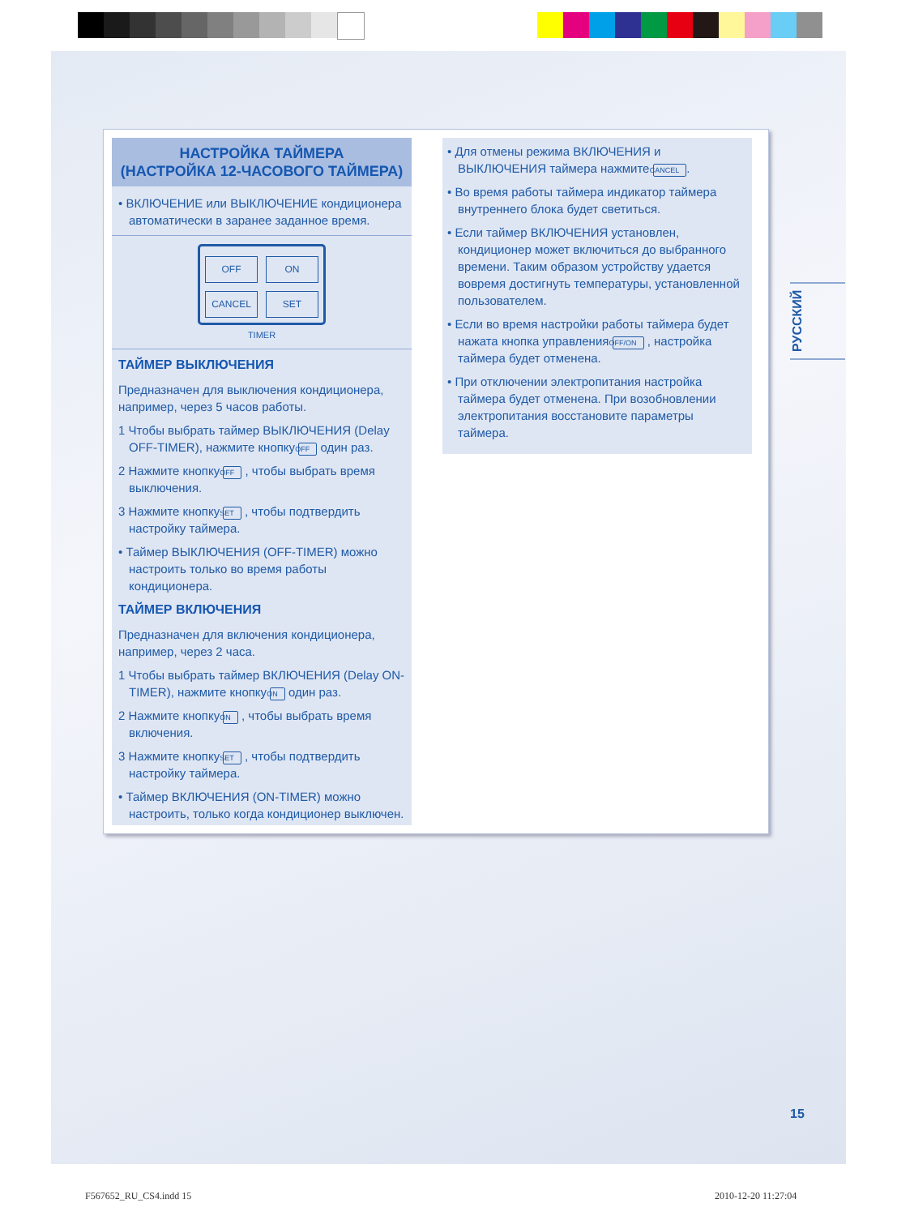НАСТРОЙКА ТАЙМЕРА
(НАСТРОЙКА 12-ЧАСОВОГО ТАЙМЕРА)
• ВКЛЮЧЕНИЕ или ВЫКЛЮЧЕНИЕ кондиционера автоматически в заранее заданное время.
OFF ON CANCEL SET
TIMER
ТАЙМЕР ВЫКЛЮЧЕНИЯ
Предназначен для выключения кондиционера, например, через 5 часов работы.
1 Чтобы выбрать таймер ВЫКЛЮЧЕНИЯ (Delay OFF-TIMER), нажмите кнопку OFF один раз.
2 Нажмите кнопку OFF , чтобы выбрать время выключения.
3 Нажмите кнопку SET , чтобы подтвердить настройку таймера.
• Таймер ВЫКЛЮЧЕНИЯ (OFF-TIMER) можно настроить только во время работы кондиционера.
ТАЙМЕР ВКЛЮЧЕНИЯ
Предназначен для включения кондиционера, например, через 2 часа.
1 Чтобы выбрать таймер ВКЛЮЧЕНИЯ (Delay ON-TIMER), нажмите кнопку ON один раз.
2 Нажмите кнопку ON , чтобы выбрать время включения.
3 Нажмите кнопку SET , чтобы подтвердить настройку таймера.
• Таймер ВКЛЮЧЕНИЯ (ON-TIMER) можно настроить, только когда кондиционер выключен.
• Для отмены режима ВКЛЮЧЕНИЯ и ВЫКЛЮЧЕНИЯ таймера нажмите CANCEL.
• Во время работы таймера индикатор таймера внутреннего блока будет светиться.
• Если таймер ВКЛЮЧЕНИЯ установлен, кондиционер может включиться до выбранного времени. Таким образом устройству удается вовремя достигнуть температуры, установленной пользователем.
• Если во время настройки работы таймера будет нажата кнопка управления OFF/ON , настройка таймера будет отменена.
• При отключении электропитания настройка таймера будет отменена. При возобновлении электропитания восстановите параметры таймера.
РУССКИЙ
15
F567652_RU_CS4.indd 15 2010-12-20 11:27:04